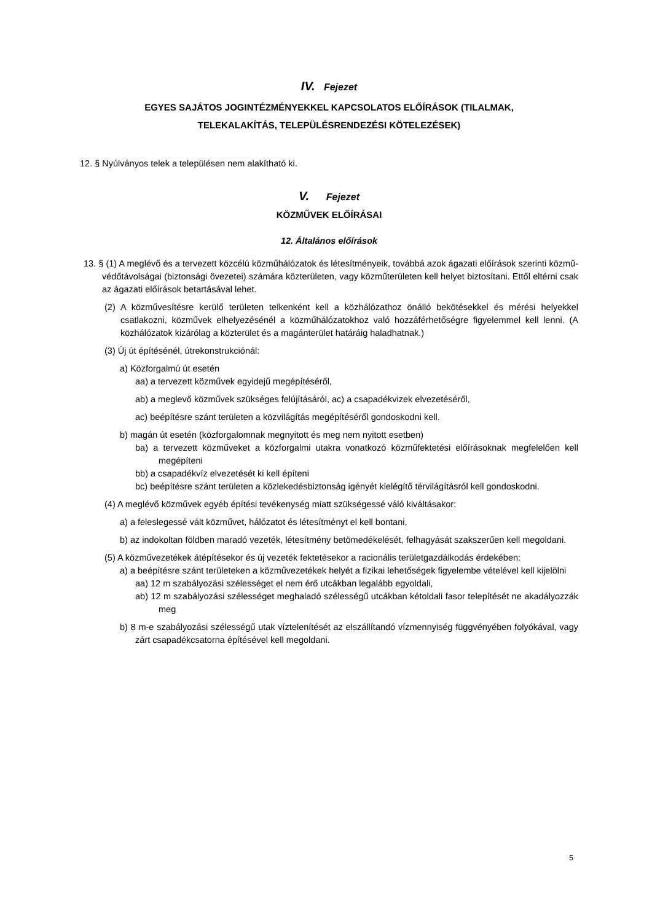IV. Fejezet
EGYES SAJÁTOS JOGINTÉZMÉNYEKKEL KAPCSOLATOS ELŐÍRÁSOK (TILALMAK,
TELEKALAKÍTÁS, TELEPÜLÉSRENDEZÉSI KÖTELEZÉSEK)
12. § Nyúlványos telek a településen nem alakítható ki.
V. Fejezet
KÖZMŰVEK ELŐÍRÁSAI
12. Általános előírások
13. § (1) A meglévő és a tervezett közcélú közműhálózatok és létesítményeik, továbbá azok ágazati előírások szerinti közmű-védőtávolságai (biztonsági övezetei) számára közterületen, vagy közműterületen kell helyet biztosítani. Ettől eltérni csak az ágazati előírások betartásával lehet.
(2) A közművesítésre kerülő területen telkenként kell a közhálózathoz önálló bekötésekkel és mérési helyekkel csatlakozni, közművek elhelyezésénél a közműhálózatokhoz való hozzáférhetőségre figyelemmel kell lenni. (A közhálózatok kizárólag a közterület és a magánterület határáig haladhatnak.)
(3) Új út építésénél, útrekonstrukciónál:
a) Közforgalmú út esetén
aa) a tervezett közművek egyidejű megépítéséről,
ab) a meglevő közművek szükséges felújításáról, ac) a csapadékvizek elvezetéséről,
ac) beépítésre szánt területen a közvilágítás megépítéséről gondoskodni kell.
b) magán út esetén (közforgalomnak megnyitott és meg nem nyitott esetben)
ba) a tervezett közműveket a közforgalmi utakra vonatkozó közműfektetési előírásoknak megfelelően kell megépíteni
bb) a csapadékvíz elvezetését ki kell építeni
bc) beépítésre szánt területen a közlekedésbiztonság igényét kielégítő térvilágításról kell gondoskodni.
(4) A meglévő közművek egyéb építési tevékenység miatt szükségessé váló kiváltásakor:
a) a feleslegessé vált közművet, hálózatot és létesítményt el kell bontani,
b) az indokoltan földben maradó vezeték, létesítmény betömedékelését, felhagyását szakszerűen kell megoldani.
(5) A közművezetékek átépítésekor és új vezeték fektetésekor a racionális területgazdálkodás érdekében:
a) a beépítésre szánt területeken a közművezetékek helyét a fizikai lehetőségek figyelembe vételével kell kijelölni
aa) 12 m szabályozási szélességet el nem érő utcákban legalább egyoldali,
ab) 12 m szabályozási szélességet meghaladó szélességű utcákban kétoldali fasor telepítését ne akadályozzák meg
b) 8 m-e szabályozási szélességű utak víztelenítését az elszállítandó vízmennyiség függvényében folyókával, vagy zárt csapadékcsatorna építésével kell megoldani.
5